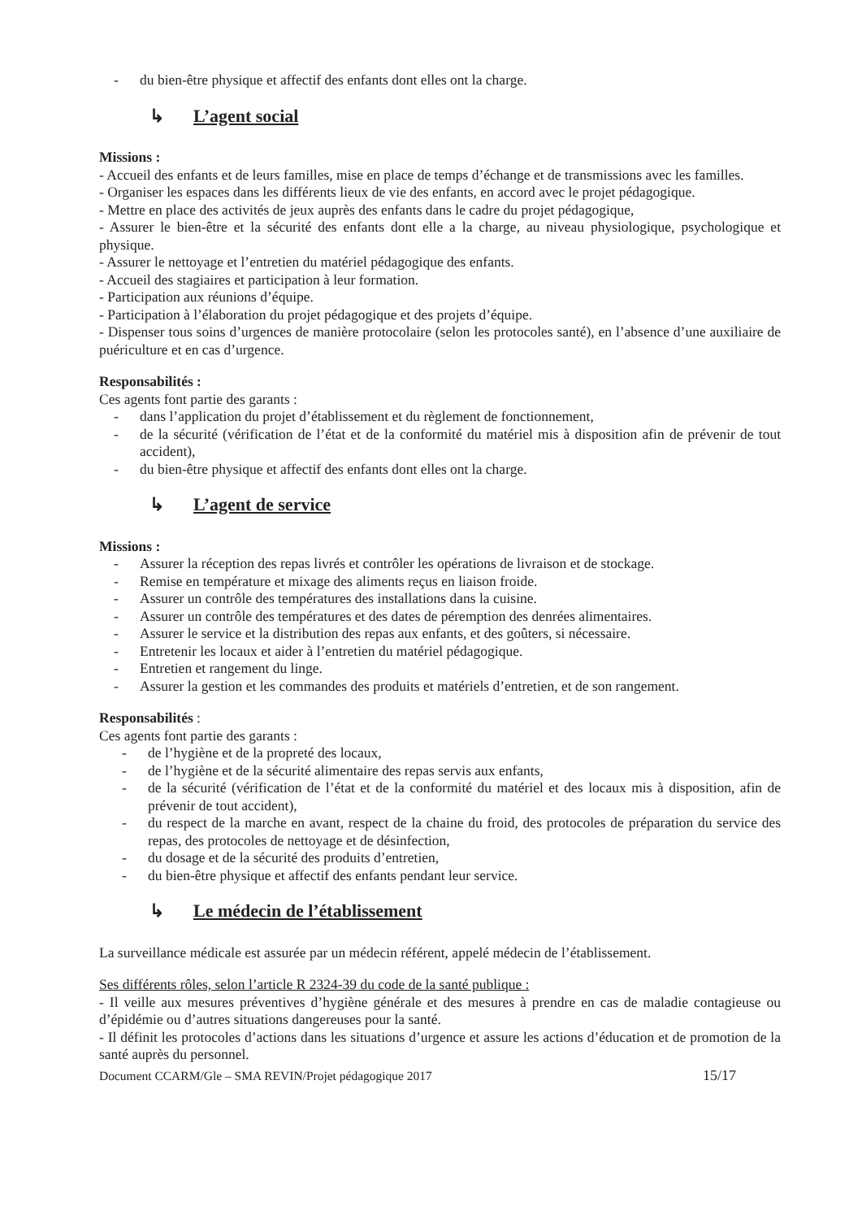- du bien-être physique et affectif des enfants dont elles ont la charge.
↳ L’agent social
Missions :
- Accueil des enfants et de leurs familles, mise en place de temps d’échange et de transmissions avec les familles.
- Organiser les espaces dans les différents lieux de vie des enfants, en accord avec le projet pédagogique.
- Mettre en place des activités de jeux auprès des enfants dans le cadre du projet pédagogique,
- Assurer le bien-être et la sécurité des enfants dont elle a la charge, au niveau physiologique, psychologique et physique.
- Assurer le nettoyage et l’entretien du matériel pédagogique des enfants.
- Accueil des stagiaires et participation à leur formation.
- Participation aux réunions d’équipe.
- Participation à l’élaboration du projet pédagogique et des projets d’équipe.
- Dispenser tous soins d’urgences de manière protocolaire (selon les protocoles santé), en l’absence d’une auxiliaire de puériculture et en cas d’urgence.
Responsabilités :
Ces agents font partie des garants :
- dans l’application du projet d’établissement et du règlement de fonctionnement,
- de la sécurité (vérification de l’état et de la conformité du matériel mis à disposition afin de prévenir de tout accident),
- du bien-être physique et affectif des enfants dont elles ont la charge.
↳ L’agent de service
Missions :
- Assurer la réception des repas livrés et contrôler les opérations de livraison et de stockage.
- Remise en température et mixage des aliments reçus en liaison froide.
- Assurer un contrôle des températures des installations dans la cuisine.
- Assurer un contrôle des températures et des dates de péremption des denrées alimentaires.
- Assurer le service et la distribution des repas aux enfants, et des goûters, si nécessaire.
- Entretenir les locaux et aider à l’entretien du matériel pédagogique.
- Entretien et rangement du linge.
- Assurer la gestion et les commandes des produits et matériels d’entretien, et de son rangement.
Responsabilités :
Ces agents font partie des garants :
- de l’hygiène et de la propreté des locaux,
- de l’hygiène et de la sécurité alimentaire des repas servis aux enfants,
- de la sécurité (vérification de l’état et de la conformité du matériel et des locaux mis à disposition, afin de prévenir de tout accident),
- du respect de la marche en avant, respect de la chaine du froid, des protocoles de préparation du service des repas, des protocoles de nettoyage et de désinfection,
- du dosage et de la sécurité des produits d’entretien,
- du bien-être physique et affectif des enfants pendant leur service.
↳ Le médecin de l’établissement
La surveillance médicale est assurée par un médecin référent, appelé médecin de l’établissement.
Ses différents rôles, selon l’article R 2324-39 du code de la santé publique :
- Il veille aux mesures préventives d’hygiène générale et des mesures à prendre en cas de maladie contagieuse ou d’épidémie ou d’autres situations dangereuses pour la santé.
- Il définit les protocoles d’actions dans les situations d’urgence et assure les actions d’éducation et de promotion de la santé auprès du personnel.
Document CCARM/Gle – SMA REVIN/Projet pédagogique 2017 15/17